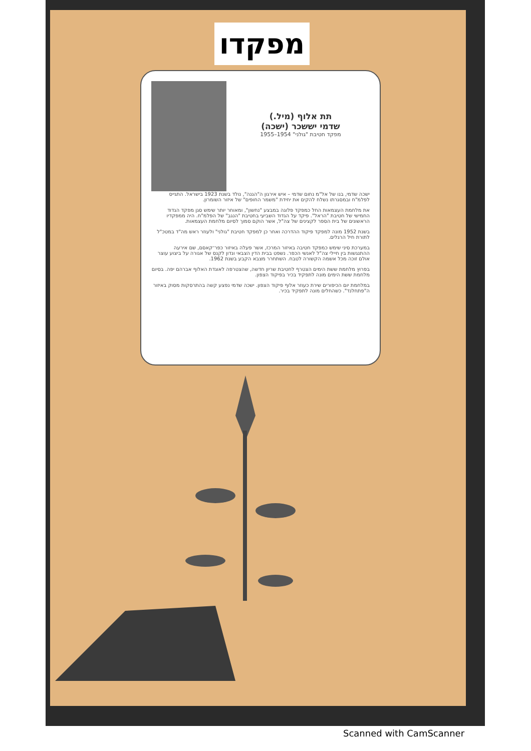מפקדו
תת אלוף (מיל.)
שדמי יששכר (ישכה)
מפקד חטיבת "גולני" 1954–1955
ישכה שדמי, בנו של אל"מ נחום שדמי – איש אירגון ה"הגנה", נולד בשנת 1923 בישראל. התגייס לפלמ"ח ובמסגרתו נשלח להקים את יחידת "משמר החופים" של איזור השומרון.
את מלחמת העצמאות החל כמפקד פלוגה במבצע "נחשון", ומאוחר יותר שימש סגן מפקד הגדוד החמישי של חטיבת "הראל". פיקד על הגדוד השביעי בחטיבת "הנגב" של הפלמ"ח. היה ממפקדיו הראשונים של בית הספר לקצינים של צה"ל, אשר הוקם סמוך לסיום מלחמת העצמאות.
בשנת 1952 מונה למפקד פיקוד ההדרכה ואחר כן למפקד חטיבת "גולני" ולעוזר ראש מה"ד במטכ"ל לתורת חיל הרגלים.
במערכת סיני שימש כמפקד חטיבה באיזור המרכז, אשר פעלה באיזור כפר־קאסם, שם אירעה ההתנגשות בין חיילי צה"ל לאנשי הכפר. נשפט בבית הדין הצבאי ונדון לקנס של אגורה על ביצוע עוצר אולם זוכה מכל אשמה הקשורה לטבח. השתחרר מצבא הקבע בשנת 1962.
בפרוץ מלחמת ששת הימים הצטרף לחטיבת שריון חדשה, שהצטרפה לאוגדת האלוף אברהם יפה. בסיום מלחמת ששת הימים מונה לתפקיד בכיר בפיקוד הצפון.
במלחמת יום הכיפורים שירת כעוזר אלוף פיקוד הצפון. ישכה שדמי נפצע קשה בהתרסקות מסוק באיזור ה"פתחלנד". כשהחלים מונה לתפקיד בכיר.
Scanned with CamScanner